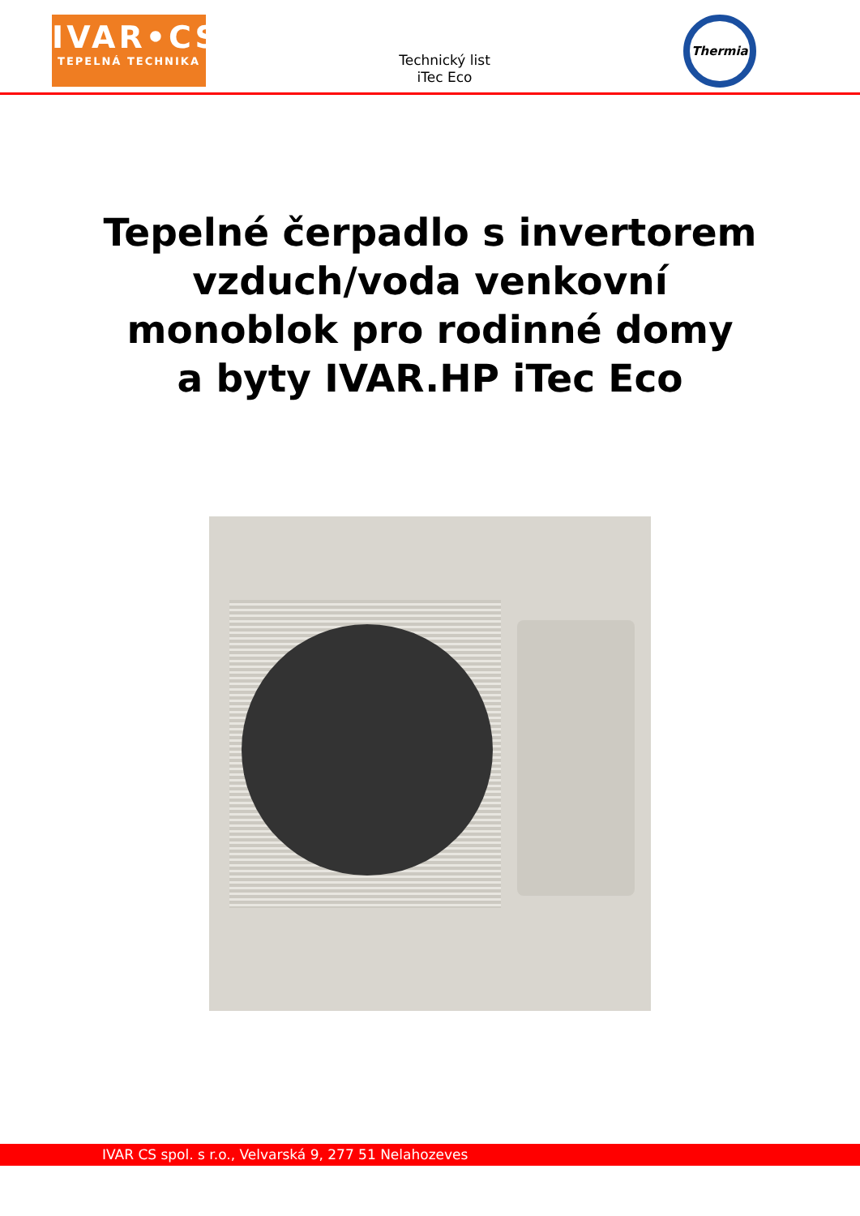IVAR•CS
TEPELNÁ TECHNIKA
Technický list
iTec Eco
Thermia
Tepelné čerpadlo s invertorem
vzduch/voda venkovní
monoblok pro rodinné domy
a byty IVAR.HP iTec Eco
IVAR CS spol. s r.o., Velvarská 9, 277 51 Nelahozeves